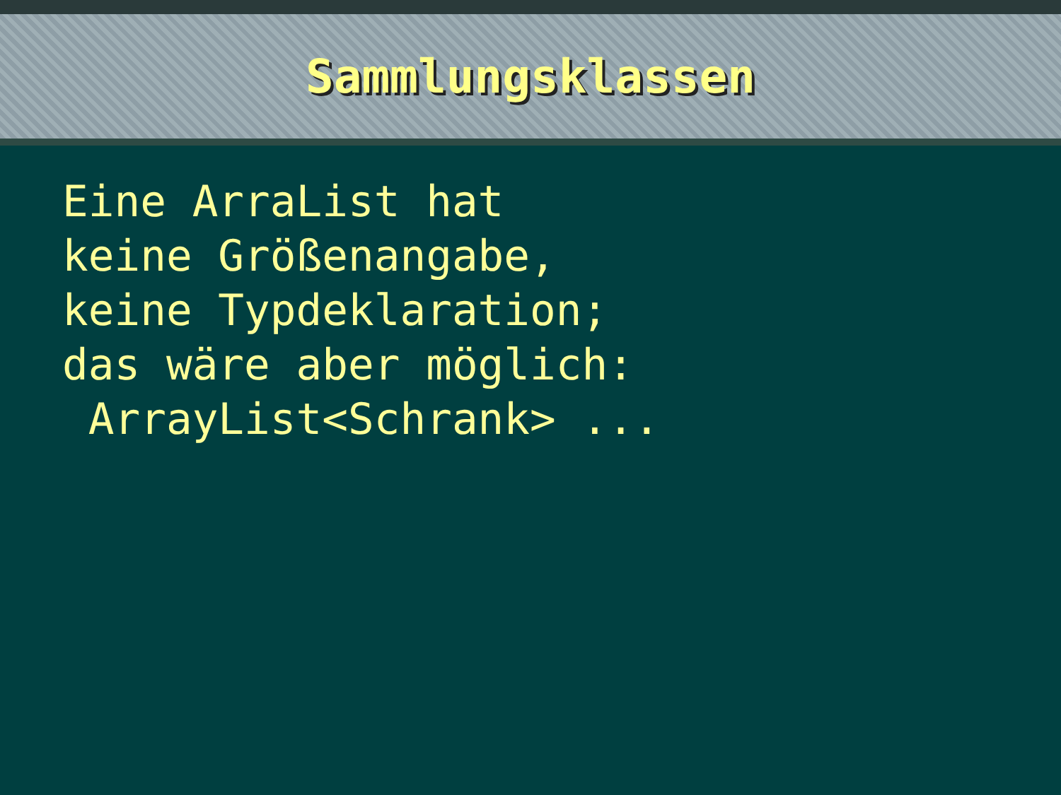Sammlungsklassen
Eine ArraList hat keine Größenangabe, keine Typdeklaration; das wäre aber möglich: ArrayList<Schrank> ...